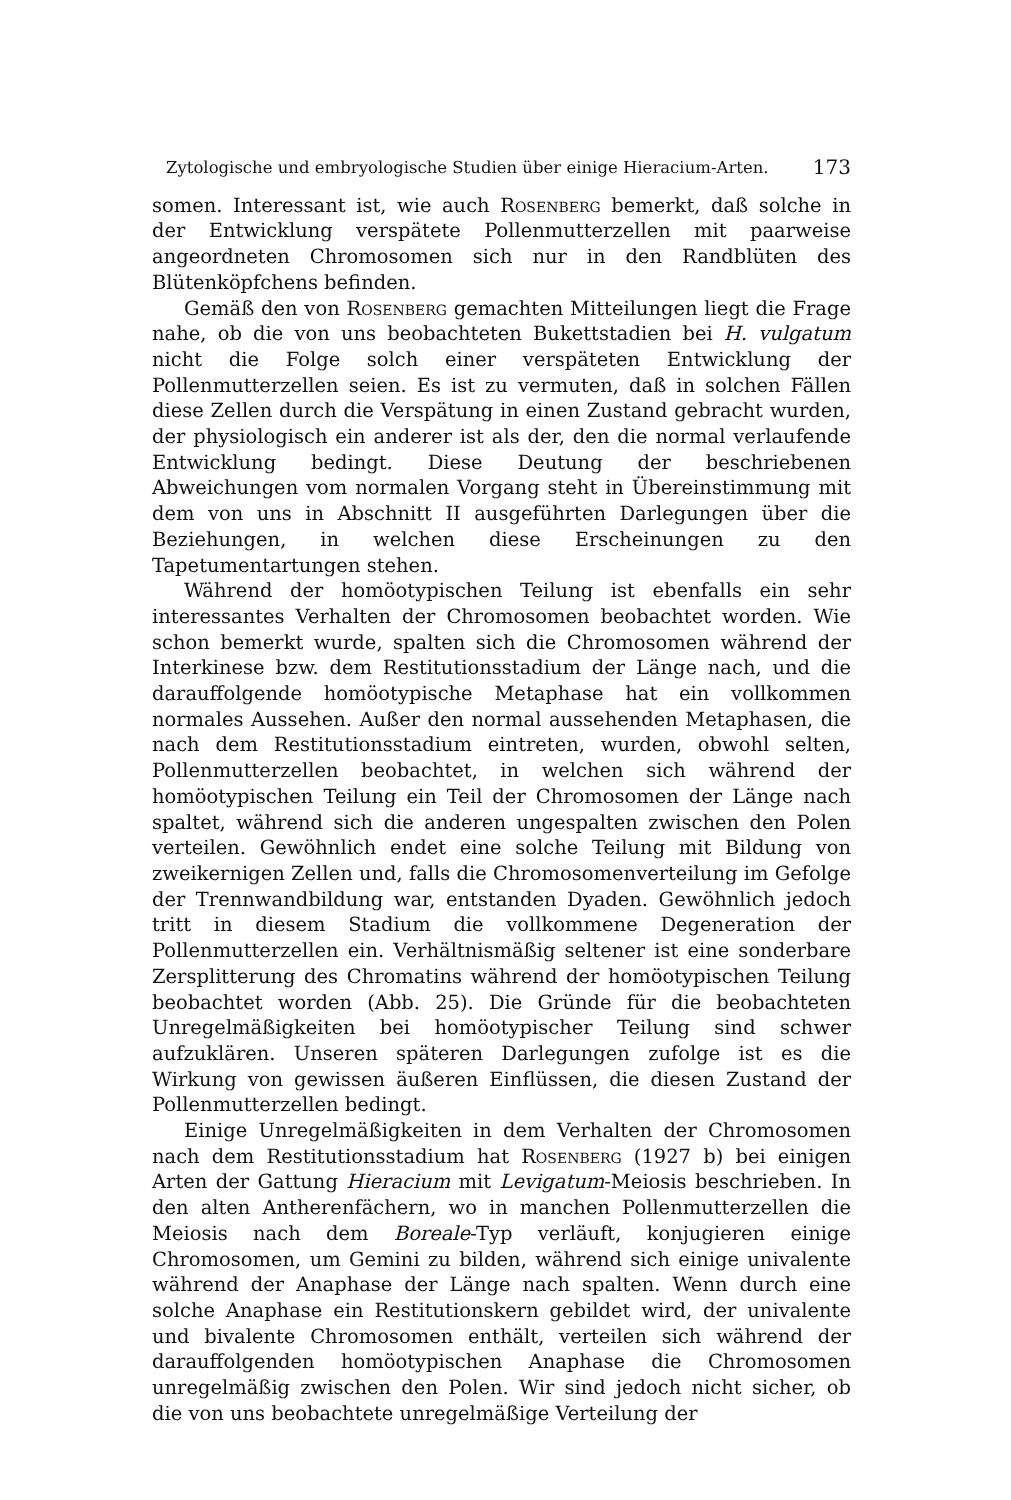Zytologische und embryologische Studien über einige Hieracium-Arten. 173
somen. Interessant ist, wie auch Rosenberg bemerkt, daß solche in der Entwicklung verspätete Pollenmutterzellen mit paarweise angeordneten Chromosomen sich nur in den Randblüten des Blütenköpfchens befinden.
Gemäß den von Rosenberg gemachten Mitteilungen liegt die Frage nahe, ob die von uns beobachteten Bukettstadien bei H. vulgatum nicht die Folge solch einer verspäteten Entwicklung der Pollenmutterzellen seien. Es ist zu vermuten, daß in solchen Fällen diese Zellen durch die Verspätung in einen Zustand gebracht wurden, der physiologisch ein anderer ist als der, den die normal verlaufende Entwicklung bedingt. Diese Deutung der beschriebenen Abweichungen vom normalen Vorgang steht in Übereinstimmung mit dem von uns in Abschnitt II ausgeführten Darlegungen über die Beziehungen, in welchen diese Erscheinungen zu den Tapetumentartungen stehen.
Während der homöotypischen Teilung ist ebenfalls ein sehr interessantes Verhalten der Chromosomen beobachtet worden. Wie schon bemerkt wurde, spalten sich die Chromosomen während der Interkinese bzw. dem Restitutionsstadium der Länge nach, und die darauffolgende homöotypische Metaphase hat ein vollkommen normales Aussehen. Außer den normal aussehenden Metaphasen, die nach dem Restitutionsstadium eintreten, wurden, obwohl selten, Pollenmutterzellen beobachtet, in welchen sich während der homöotypischen Teilung ein Teil der Chromosomen der Länge nach spaltet, während sich die anderen ungespalten zwischen den Polen verteilen. Gewöhnlich endet eine solche Teilung mit Bildung von zweikernigen Zellen und, falls die Chromosomenverteilung im Gefolge der Trennwandbildung war, entstanden Dyaden. Gewöhnlich jedoch tritt in diesem Stadium die vollkommene Degeneration der Pollenmutterzellen ein. Verhältnismäßig seltener ist eine sonderbare Zersplitterung des Chromatins während der homöotypischen Teilung beobachtet worden (Abb. 25). Die Gründe für die beobachteten Unregelmäßigkeiten bei homöotypischer Teilung sind schwer aufzuklären. Unseren späteren Darlegungen zufolge ist es die Wirkung von gewissen äußeren Einflüssen, die diesen Zustand der Pollenmutterzellen bedingt.
Einige Unregelmäßigkeiten in dem Verhalten der Chromosomen nach dem Restitutionsstadium hat Rosenberg (1927 b) bei einigen Arten der Gattung Hieracium mit Levigatum-Meiosis beschrieben. In den alten Antherenfächern, wo in manchen Pollenmutterzellen die Meiosis nach dem Boreale-Typ verläuft, konjugieren einige Chromosomen, um Gemini zu bilden, während sich einige univalente während der Anaphase der Länge nach spalten. Wenn durch eine solche Anaphase ein Restitutionskern gebildet wird, der univalente und bivalente Chromosomen enthält, verteilen sich während der darauffolgenden homöotypischen Anaphase die Chromosomen unregelmäßig zwischen den Polen. Wir sind jedoch nicht sicher, ob die von uns beobachtete unregelmäßige Verteilung der